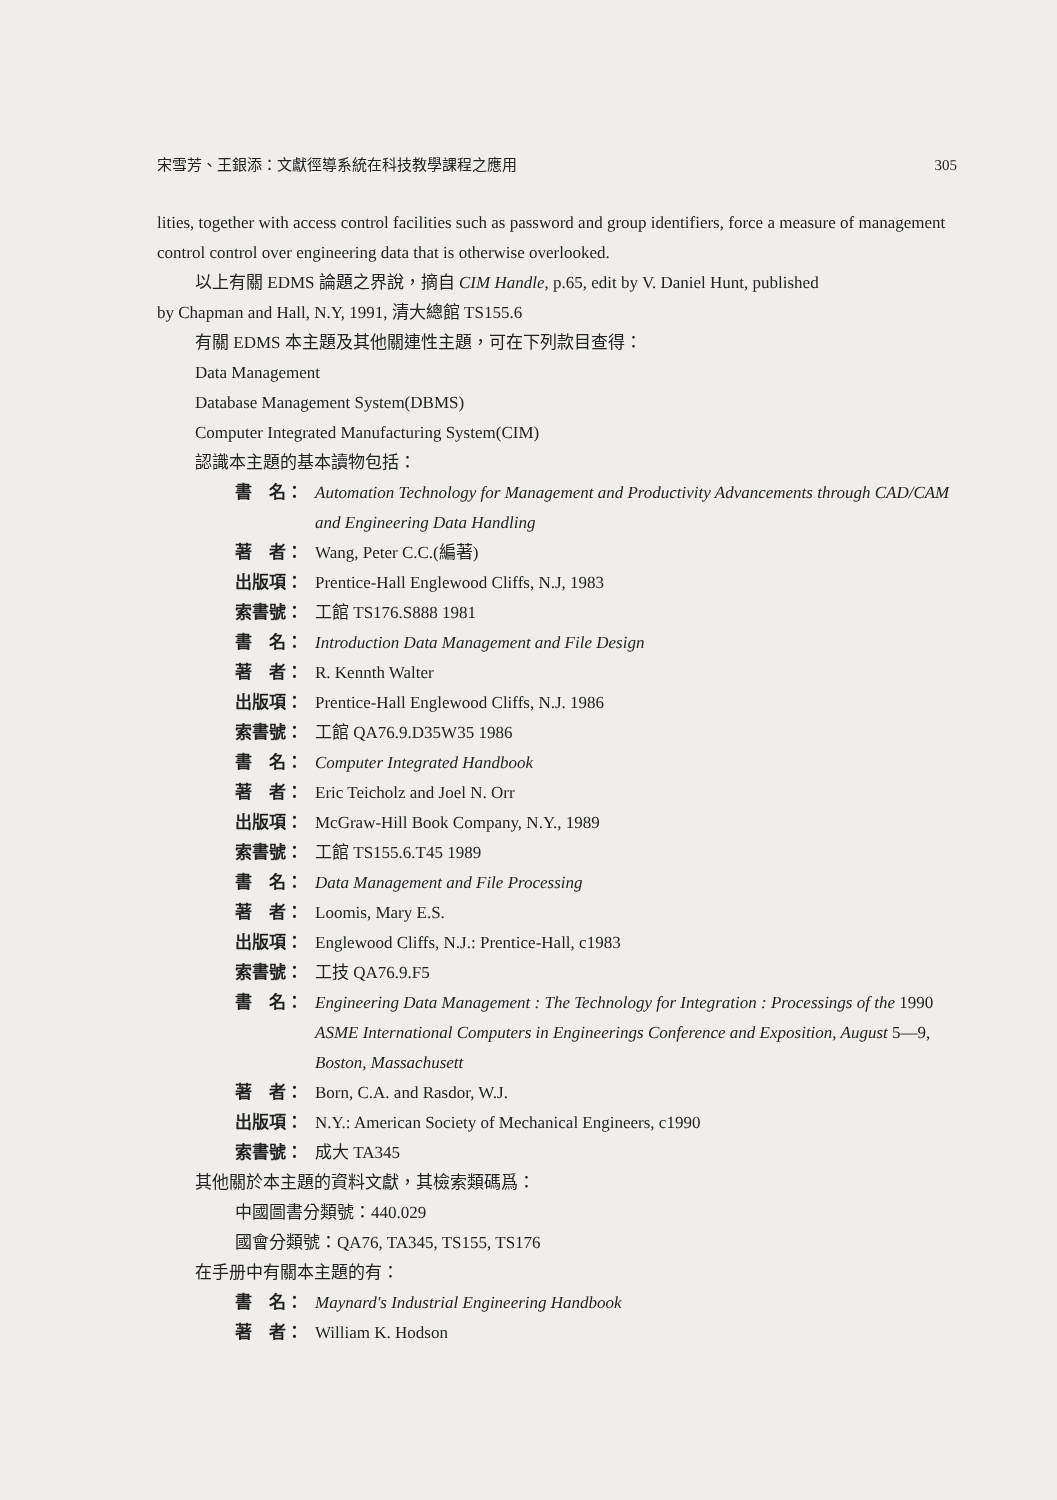宋雪芳、王銀添：文獻徑導系統在科技教學課程之應用 305
lities, together with access control facilities such as password and group identifiers, force a measure of management control control over engineering data that is otherwise overlooked.
以上有關 EDMS 論題之界說，摘自 CIM Handle, p.65, edit by V. Daniel Hunt, published
by Chapman and Hall, N.Y, 1991, 清大總館 TS155.6
有關 EDMS 本主題及其他關連性主題，可在下列款目查得：
Data Management
Database Management System(DBMS)
Computer Integrated Manufacturing System(CIM)
認識本主題的基本讀物包括：
書　名： Automation Technology for Management and Productivity Advancements through CAD/CAM and Engineering Data Handling
著　者： Wang, Peter C.C.(編著)
出版項： Prentice-Hall Englewood Cliffs, N.J, 1983
索書號： 工館 TS176.S888 1981
書　名： Introduction Data Management and File Design
著　者： R. Kennth Walter
出版項： Prentice-Hall Englewood Cliffs, N.J. 1986
索書號： 工館 QA76.9.D35W35 1986
書　名： Computer Integrated Handbook
著　者： Eric Teicholz and Joel N. Orr
出版項： McGraw-Hill Book Company, N.Y., 1989
索書號： 工館 TS155.6.T45 1989
書　名： Data Management and File Processing
著　者： Loomis, Mary E.S.
出版項： Englewood Cliffs, N.J.: Prentice-Hall, c1983
索書號： 工技 QA76.9.F5
書　名： Engineering Data Management : The Technology for Integration : Processings of the 1990 ASME International Computers in Engineerings Conference and Exposition, August 5—9, Boston, Massachusett
著　者： Born, C.A. and Rasdor, W.J.
出版項： N.Y.: American Society of Mechanical Engineers, c1990
索書號： 成大 TA345
其他關於本主題的資料文獻，其檢索類碼爲：
中國圖書分類號：440.029
國會分類號：QA76, TA345, TS155, TS176
在手册中有關本主題的有：
書　名： Maynard's Industrial Engineering Handbook
著　者： William K. Hodson